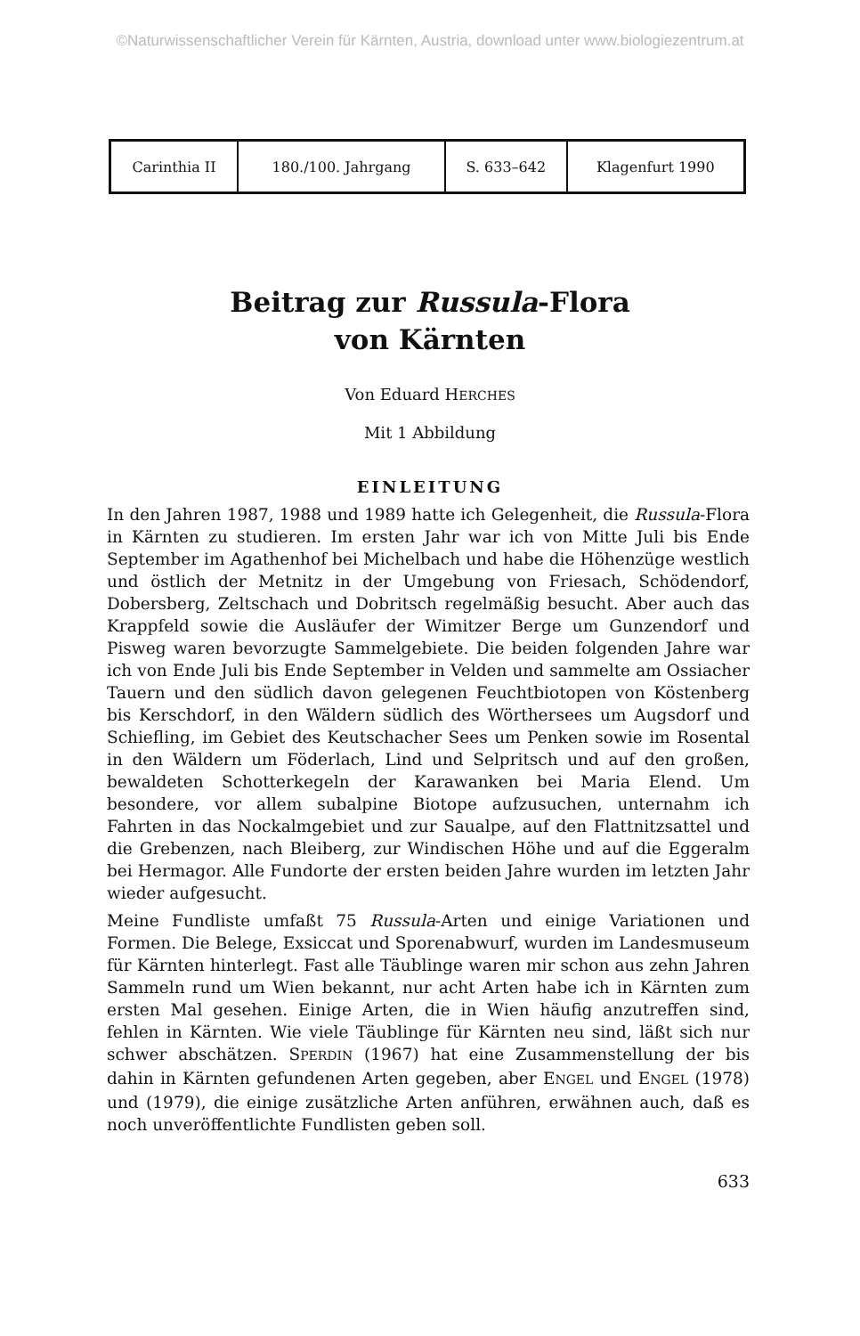©Naturwissenschaftlicher Verein für Kärnten, Austria, download unter www.biologiezentrum.at
| Carinthia II | 180./100. Jahrgang | S. 633–642 | Klagenfurt 1990 |
Beitrag zur Russula-Flora
von Kärnten
Von Eduard HERCHES
Mit 1 Abbildung
EINLEITUNG
In den Jahren 1987, 1988 und 1989 hatte ich Gelegenheit, die Russula-Flora in Kärnten zu studieren. Im ersten Jahr war ich von Mitte Juli bis Ende September im Agathenhof bei Michelbach und habe die Höhenzüge westlich und östlich der Metnitz in der Umgebung von Friesach, Schödendorf, Dobersberg, Zeltschach und Dobritsch regelmäßig besucht. Aber auch das Krappfeld sowie die Ausläufer der Wimitzer Berge um Gunzendorf und Pisweg waren bevorzugte Sammelgebiete. Die beiden folgenden Jahre war ich von Ende Juli bis Ende September in Velden und sammelte am Ossiacher Tauern und den südlich davon gelegenen Feuchtbiotopen von Köstenberg bis Kerschdorf, in den Wäldern südlich des Wörthersees um Augsdorf und Schiefling, im Gebiet des Keutschacher Sees um Penken sowie im Rosental in den Wäldern um Föderlach, Lind und Selpritsch und auf den großen, bewaldeten Schotterkegeln der Karawanken bei Maria Elend. Um besondere, vor allem subalpine Biotope aufzusuchen, unternahm ich Fahrten in das Nockalmgebiet und zur Saualpe, auf den Flattnitzsattel und die Grebenzen, nach Bleiberg, zur Windischen Höhe und auf die Eggeralm bei Hermagor. Alle Fundorte der ersten beiden Jahre wurden im letzten Jahr wieder aufgesucht.
Meine Fundliste umfaßt 75 Russula-Arten und einige Variationen und Formen. Die Belege, Exsiccat und Sporenabwurf, wurden im Landesmuseum für Kärnten hinterlegt. Fast alle Täublinge waren mir schon aus zehn Jahren Sammeln rund um Wien bekannt, nur acht Arten habe ich in Kärnten zum ersten Mal gesehen. Einige Arten, die in Wien häufig anzutreffen sind, fehlen in Kärnten. Wie viele Täublinge für Kärnten neu sind, läßt sich nur schwer abschätzen. SPERDIN (1967) hat eine Zusammenstellung der bis dahin in Kärnten gefundenen Arten gegeben, aber ENGEL und ENGEL (1978) und (1979), die einige zusätzliche Arten anführen, erwähnen auch, daß es noch unveröffentlichte Fundlisten geben soll.
633